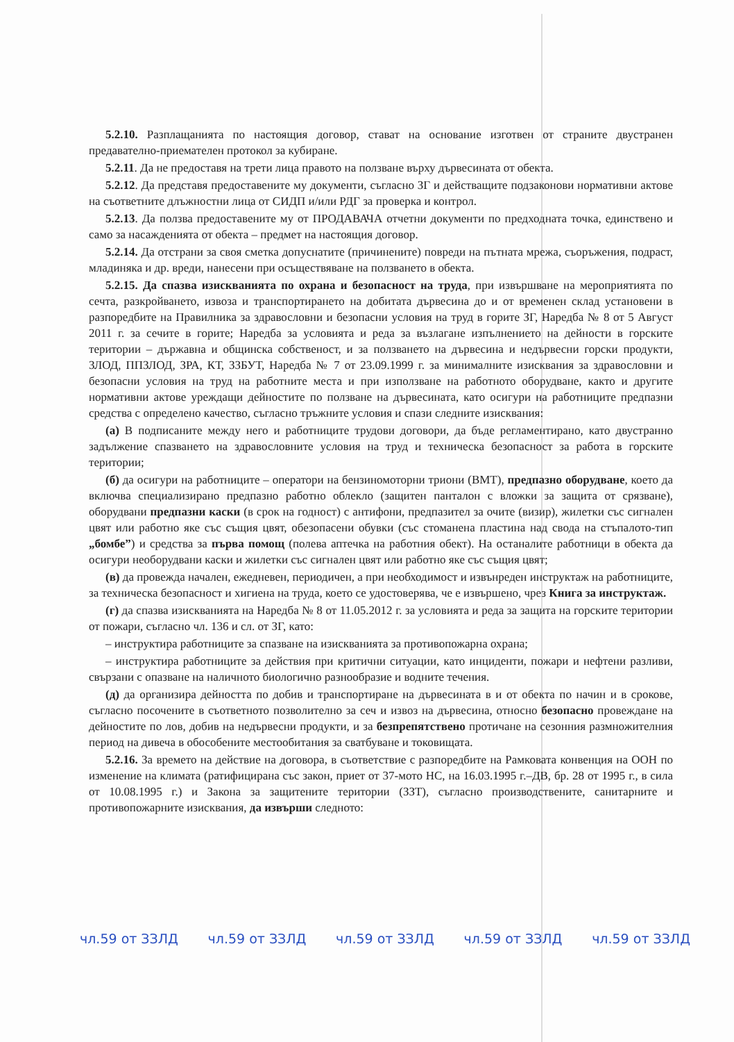5.2.10. Разплащанията по настоящия договор, стават на основание изготвен от страните двустранен предавателно-приемателен протокол за кубиране.
5.2.11. Да не предоставя на трети лица правото на ползване върху дървесината от обекта.
5.2.12. Да представя предоставените му документи, съгласно ЗГ и действащите подзаконови нормативни актове на съответните длъжностни лица от СИДП и/или РДГ за проверка и контрол.
5.2.13. Да ползва предоставените му от ПРОДАВАЧА отчетни документи по предходната точка, единствено и само за насажденията от обекта – предмет на настоящия договор.
5.2.14. Да отстрани за своя сметка допуснатите (причинените) повреди на пътната мрежа, съоръжения, подраст, младиняка и др. вреди, нанесени при осъществяване на ползването в обекта.
5.2.15. Да спазва изискванията по охрана и безопасност на труда, при извършване на мероприятията по сечта, разкройването, извоза и транспортирането на добитата дървесина до и от временен склад установени в разпоредбите на Правилника за здравословни и безопасни условия на труд в горите ЗГ, Наредба № 8 от 5 Август 2011 г. за сечите в горите; Наредба за условията и реда за възлагане изпълнението на дейности в горските територии – държавна и общинска собственост, и за ползването на дървесина и недървесни горски продукти, ЗЛОД, ППЗЛОД, ЗРА, КТ, ЗЗБУТ, Наредба № 7 от 23.09.1999 г. за минималните изисквания за здравословни и безопасни условия на труд на работните места и при използване на работното оборудване, както и другите нормативни актове уреждащи дейностите по ползване на дървесината, като осигури на работниците предпазни средства с определено качество, съгласно тръжните условия и спази следните изисквания:
(а) В подписаните между него и работниците трудови договори, да бъде регламентирано, като двустранно задължение спазването на здравословните условия на труд и техническа безопасност за работа в горските територии;
(б) да осигури на работниците – оператори на бензиномоторни триони (ВМТ), предпазно оборудване, което да включва специализирано предпазно работно облекло (защитен панталон с вложки за защита от срязване), оборудвани предпазни каски (в срок на годност) с антифони, предпазител за очите (визир), жилетки със сигнален цвят или работно яке със същия цвят, обезопасени обувки (със стоманена пластина над свода на стъпалото-тип „бомбе”) и средства за първа помощ (полева аптечка на работния обект). На останалите работници в обекта да осигури необорудвани каски и жилетки със сигнален цвят или работно яке със същия цвят;
(в) да провежда начален, ежедневен, периодичен, а при необходимост и извънреден инструктаж на работниците, за техническа безопасност и хигиена на труда, което се удостоверява, че е извършено, чрез Книга за инструктаж.
(г) да спазва изискванията на Наредба № 8 от 11.05.2012 г. за условията и реда за защита на горските територии от пожари, съгласно чл. 136 и сл. от ЗГ, като:
– инструктира работниците за спазване на изискванията за противопожарна охрана;
– инструктира работниците за действия при критични ситуации, като инциденти, пожари и нефтени разливи, свързани с опазване на наличното биологично разнообразие и водните течения.
(д) да организира дейността по добив и транспортиране на дървесината в и от обекта по начин и в срокове, съгласно посочените в съответното позволително за сеч и извоз на дървесина, относно безопасно провеждане на дейностите по лов, добив на недървесни продукти, и за безпрепятствено протичане на сезонния размножителния период на дивеча в обособените местообитания за сватбуване и токовищата.
5.2.16. За времето на действие на договора, в съответствие с разпоредбите на Рамковата конвенция на ООН по изменение на климата (ратифицирана със закон, приет от 37-мото НС, на 16.03.1995 г.–ДВ, бр. 28 от 1995 г., в сила от 10.08.1995 г.) и Закона за защитените територии (ЗЗТ), съгласно производствените, санитарните и противопожарните изисквания, да извърши следното:
чл.59 от ЗЗЛД чл.59 от ЗЗЛД чл.59 от ЗЗЛД чл.59 от ЗЗЛД чл.59 от ЗЗЛД